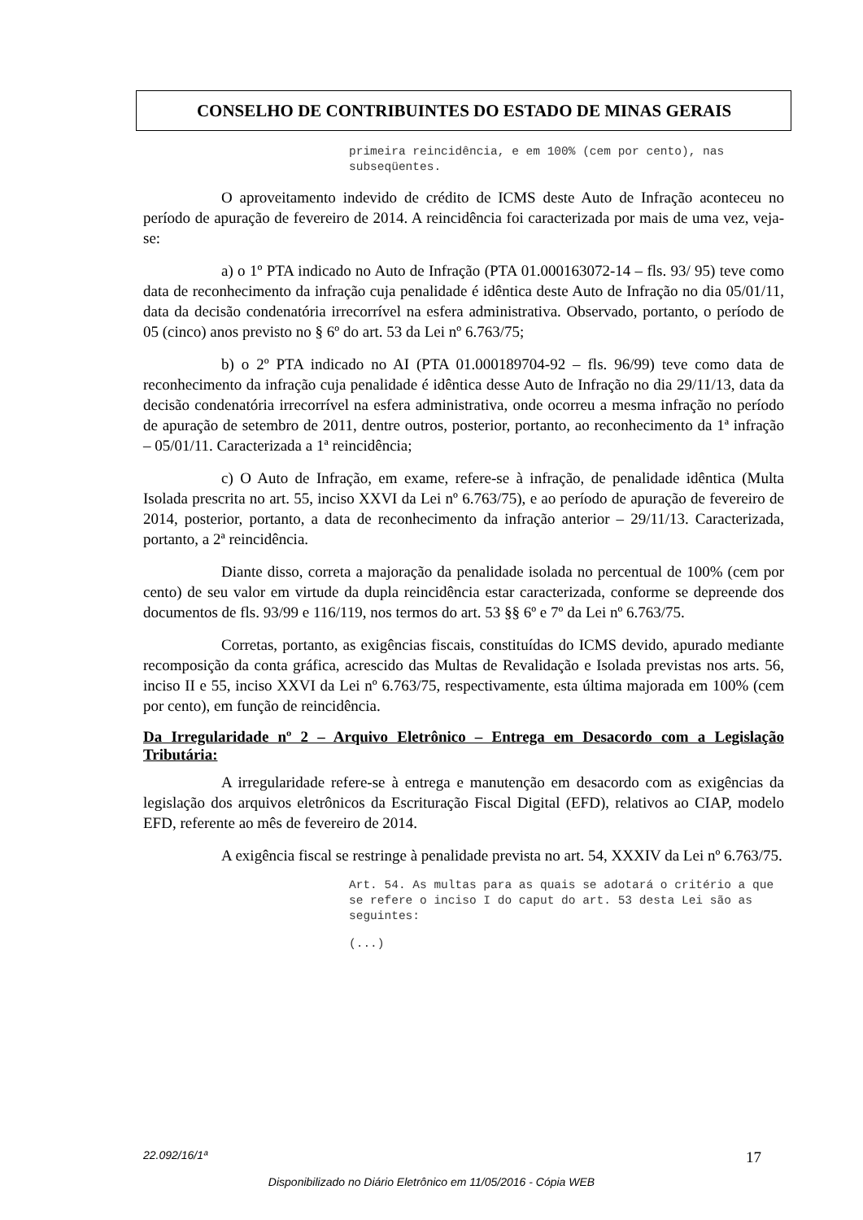CONSELHO DE CONTRIBUINTES DO ESTADO DE MINAS GERAIS
primeira reincidência, e em 100% (cem por cento), nas subseqüentes.
O aproveitamento indevido de crédito de ICMS deste Auto de Infração aconteceu no período de apuração de fevereiro de 2014. A reincidência foi caracterizada por mais de uma vez, veja-se:
a) o 1º PTA indicado no Auto de Infração (PTA 01.000163072-14 – fls. 93/ 95) teve como data de reconhecimento da infração cuja penalidade é idêntica deste Auto de Infração no dia 05/01/11, data da decisão condenatória irrecorrível na esfera administrativa. Observado, portanto, o período de 05 (cinco) anos previsto no § 6º do art. 53 da Lei nº 6.763/75;
b) o 2º PTA indicado no AI (PTA 01.000189704-92 – fls. 96/99) teve como data de reconhecimento da infração cuja penalidade é idêntica desse Auto de Infração no dia 29/11/13, data da decisão condenatória irrecorrível na esfera administrativa, onde ocorreu a mesma infração no período de apuração de setembro de 2011, dentre outros, posterior, portanto, ao reconhecimento da 1ª infração – 05/01/11. Caracterizada a 1ª reincidência;
c) O Auto de Infração, em exame, refere-se à infração, de penalidade idêntica (Multa Isolada prescrita no art. 55, inciso XXVI da Lei nº 6.763/75), e ao período de apuração de fevereiro de 2014, posterior, portanto, a data de reconhecimento da infração anterior – 29/11/13. Caracterizada, portanto, a 2ª reincidência.
Diante disso, correta a majoração da penalidade isolada no percentual de 100% (cem por cento) de seu valor em virtude da dupla reincidência estar caracterizada, conforme se depreende dos documentos de fls. 93/99 e 116/119, nos termos do art. 53 §§ 6º e 7º da Lei nº 6.763/75.
Corretas, portanto, as exigências fiscais, constituídas do ICMS devido, apurado mediante recomposição da conta gráfica, acrescido das Multas de Revalidação e Isolada previstas nos arts. 56, inciso II e 55, inciso XXVI da Lei nº 6.763/75, respectivamente, esta última majorada em 100% (cem por cento), em função de reincidência.
Da Irregularidade nº 2 – Arquivo Eletrônico – Entrega em Desacordo com a Legislação Tributária:
A irregularidade refere-se à entrega e manutenção em desacordo com as exigências da legislação dos arquivos eletrônicos da Escrituração Fiscal Digital (EFD), relativos ao CIAP, modelo EFD, referente ao mês de fevereiro de 2014.
A exigência fiscal se restringe à penalidade prevista no art. 54, XXXIV da Lei nº 6.763/75.
Art. 54. As multas para as quais se adotará o critério a que se refere o inciso I do caput do art. 53 desta Lei são as seguintes:
(...)
22.092/16/1ª 17
Disponibilizado no Diário Eletrônico em 11/05/2016 - Cópia WEB